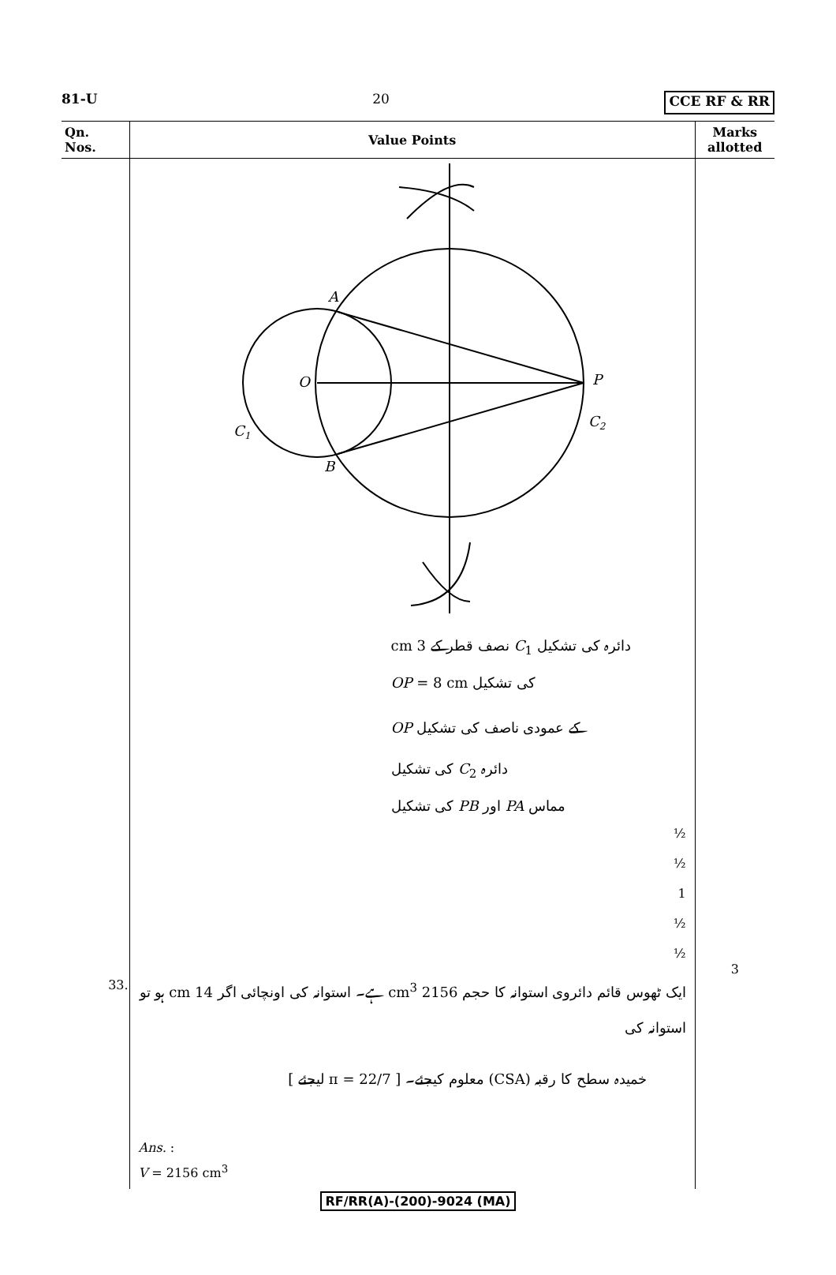81-U 20 CCE RF & RR
| Qn. Nos. | Value Points | Marks allotted |
| --- | --- | --- |
| | A O P C 1 C 2 B دائرہ کی تشکیل C<sub>1</sub> نصف قطر کے 3 cm کی تشکیل OP = 8 cm کے عمودی ناصف کی تشکیل OP دائرہ C<sub>2</sub> کی تشکیل مماس PA اور PB کی تشکیل ½ ½ 1 ½ ½ | |
| 33. | ایک ٹھوس قائم دائروی استوانہ کا حجم 2156 cm<sup>3</sup> ہے۔ استوانہ کی اونچائی اگر 14 cm ہو تو استوانہ کی خمیدہ سطح کا رقبہ (CSA) معلوم کیجئے۔ [ π = 22/7 لیجئے ] Ans. : V = 2156 cm<sup>3</sup> | 3 |
RF/RR(A)-(200)-9024 (MA)